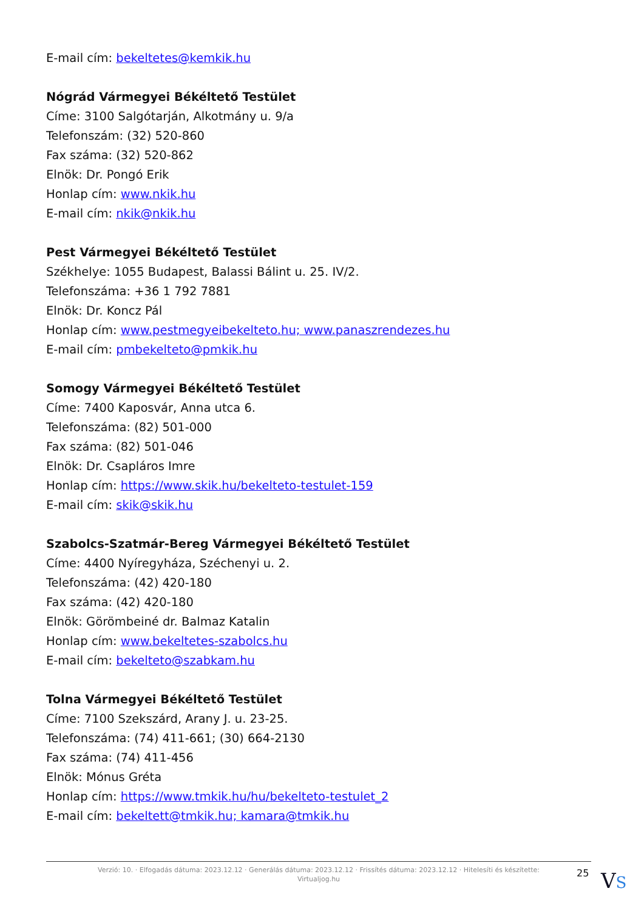E-mail cím: bekeltetes@kemkik.hu
Nógrád Vármegyei Békéltető Testület
Címe: 3100 Salgótarján, Alkotmány u. 9/a
Telefonszám: (32) 520-860
Fax száma: (32) 520-862
Elnök: Dr. Pongó Erik
Honlap cím: www.nkik.hu
E-mail cím: nkik@nkik.hu
Pest Vármegyei Békéltető Testület
Székhelye: 1055 Budapest, Balassi Bálint u. 25. IV/2.
Telefonszáma: +36 1 792 7881
Elnök: Dr. Koncz Pál
Honlap cím: www.pestmegyeibekelteto.hu; www.panaszrendezes.hu
E-mail cím: pmbekelteto@pmkik.hu
Somogy Vármegyei Békéltető Testület
Címe: 7400 Kaposvár, Anna utca 6.
Telefonszáma: (82) 501-000
Fax száma: (82) 501-046
Elnök: Dr. Csapláros Imre
Honlap cím: https://www.skik.hu/bekelteto-testulet-159
E-mail cím: skik@skik.hu
Szabolcs-Szatmár-Bereg Vármegyei Békéltető Testület
Címe: 4400 Nyíregyháza, Széchenyi u. 2.
Telefonszáma: (42) 420-180
Fax száma: (42) 420-180
Elnök: Görömbeiné dr. Balmaz Katalin
Honlap cím: www.bekeltetes-szabolcs.hu
E-mail cím: bekelteto@szabkam.hu
Tolna Vármegyei Békéltető Testület
Címe: 7100 Szekszárd, Arany J. u. 23-25.
Telefonszáma: (74) 411-661; (30) 664-2130
Fax száma: (74) 411-456
Elnök: Mónus Gréta
Honlap cím: https://www.tmkik.hu/hu/bekelteto-testulet_2
E-mail cím: bekeltett@tmkik.hu; kamara@tmkik.hu
Verzió: 10. · Elfogadás dátuma: 2023.12.12 · Generálás dátuma: 2023.12.12 · Frissítés dátuma: 2023.12.12 · Hitelesíti és készítette: Virtualjog.hu
25 VS